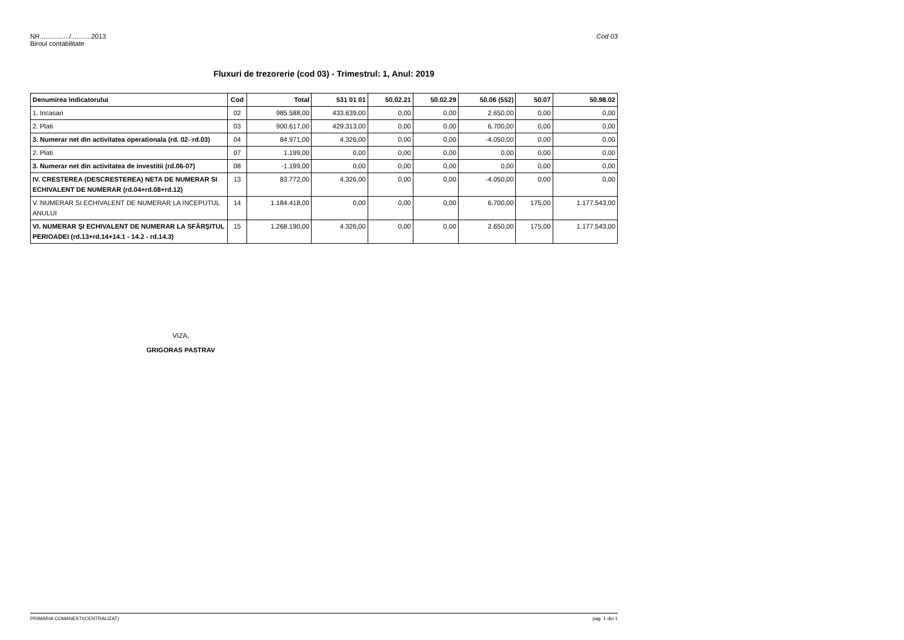Cod 03 NR................/...........2013
Biroul contabilitate
Fluxuri de trezorerie (cod 03) - Trimestrul: 1, Anul: 2019
| Denumirea indicatorului | Cod | Total | 531 01 01 | 50.02.21 | 50.02.29 | 50.06 (552) | 50.07 | 50.98.02 |
| --- | --- | --- | --- | --- | --- | --- | --- | --- |
| 1. Incasari | 02 | 985.588,00 | 433.639,00 | 0,00 | 0,00 | 2.650,00 | 0,00 | 0,00 |
| 2. Plati | 03 | 900.617,00 | 429.313,00 | 0,00 | 0,00 | 6.700,00 | 0,00 | 0,00 |
| 3. Numerar net din activitatea operationala (rd. 02- rd.03) | 04 | 84.971,00 | 4.326,00 | 0,00 | 0,00 | -4.050,00 | 0,00 | 0,00 |
| 2. Plati | 07 | 1.199,00 | 0,00 | 0,00 | 0,00 | 0,00 | 0,00 | 0,00 |
| 3. Numerar net din activitatea de investitii (rd.06-07) | 08 | -1.199,00 | 0,00 | 0,00 | 0,00 | 0,00 | 0,00 | 0,00 |
| IV. CRESTEREA (DESCRESTEREA) NETA DE NUMERAR SI ECHIVALENT DE NUMERAR (rd.04+rd.08+rd.12) | 13 | 83.772,00 | 4.326,00 | 0,00 | 0,00 | -4.050,00 | 0,00 | 0,00 |
| V. NUMERAR SI ECHIVALENT DE NUMERAR LA INCEPUTUL ANULUI | 14 | 1.184.418,00 | 0,00 | 0,00 | 0,00 | 6.700,00 | 175,00 | 1.177.543,00 |
| VI. NUMERAR ŞI ECHIVALENT DE NUMERAR LA SFÂRŞITUL PERIOADEI (rd.13+rd.14+14.1 - 14.2 - rd.14.3) | 15 | 1.268.190,00 | 4.326,00 | 0,00 | 0,00 | 2.650,00 | 175,00 | 1.177.543,00 |
VIZA,
GRIGORAS PASTRAV
pag. 1 din 1 PRIMARIA COMANESTI(CENTRALIZAT)